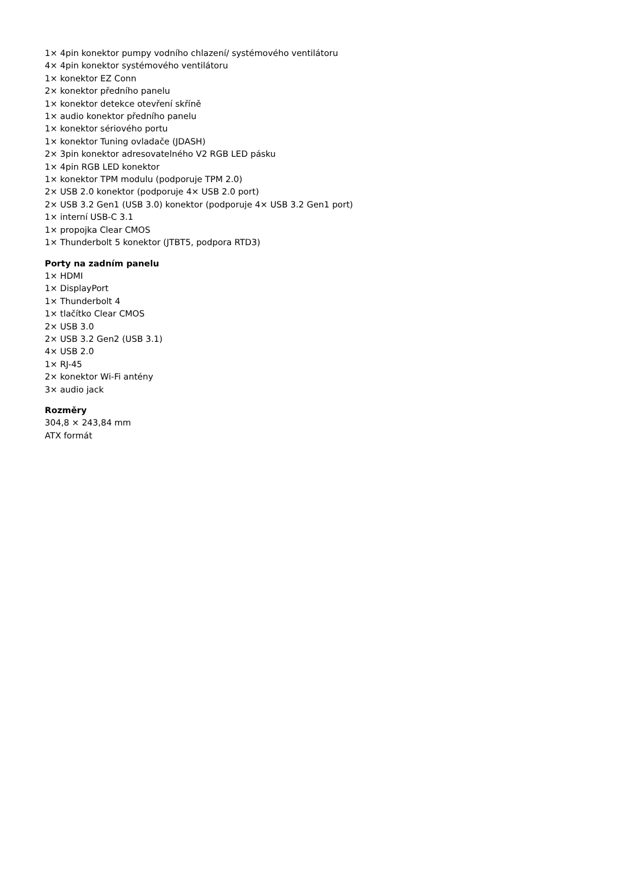1× 4pin konektor pumpy vodního chlazení/ systémového ventilátoru
4× 4pin konektor systémového ventilátoru
1× konektor EZ Conn
2× konektor předního panelu
1× konektor detekce otevření skříně
1× audio konektor předního panelu
1× konektor sériového portu
1× konektor Tuning ovladače (JDASH)
2× 3pin konektor adresovatelného V2 RGB LED pásku
1× 4pin RGB LED konektor
1× konektor TPM modulu (podporuje TPM 2.0)
2× USB 2.0 konektor (podporuje 4× USB 2.0 port)
2× USB 3.2 Gen1 (USB 3.0) konektor (podporuje 4× USB 3.2 Gen1 port)
1× interní USB-C 3.1
1× propojka Clear CMOS
1× Thunderbolt 5 konektor (JTBT5, podpora RTD3)
Porty na zadním panelu
1× HDMI
1× DisplayPort
1× Thunderbolt 4
1× tlačítko Clear CMOS
2× USB 3.0
2× USB 3.2 Gen2 (USB 3.1)
4× USB 2.0
1× RJ-45
2× konektor Wi-Fi antény
3× audio jack
Rozměry
304,8 × 243,84 mm
ATX formát